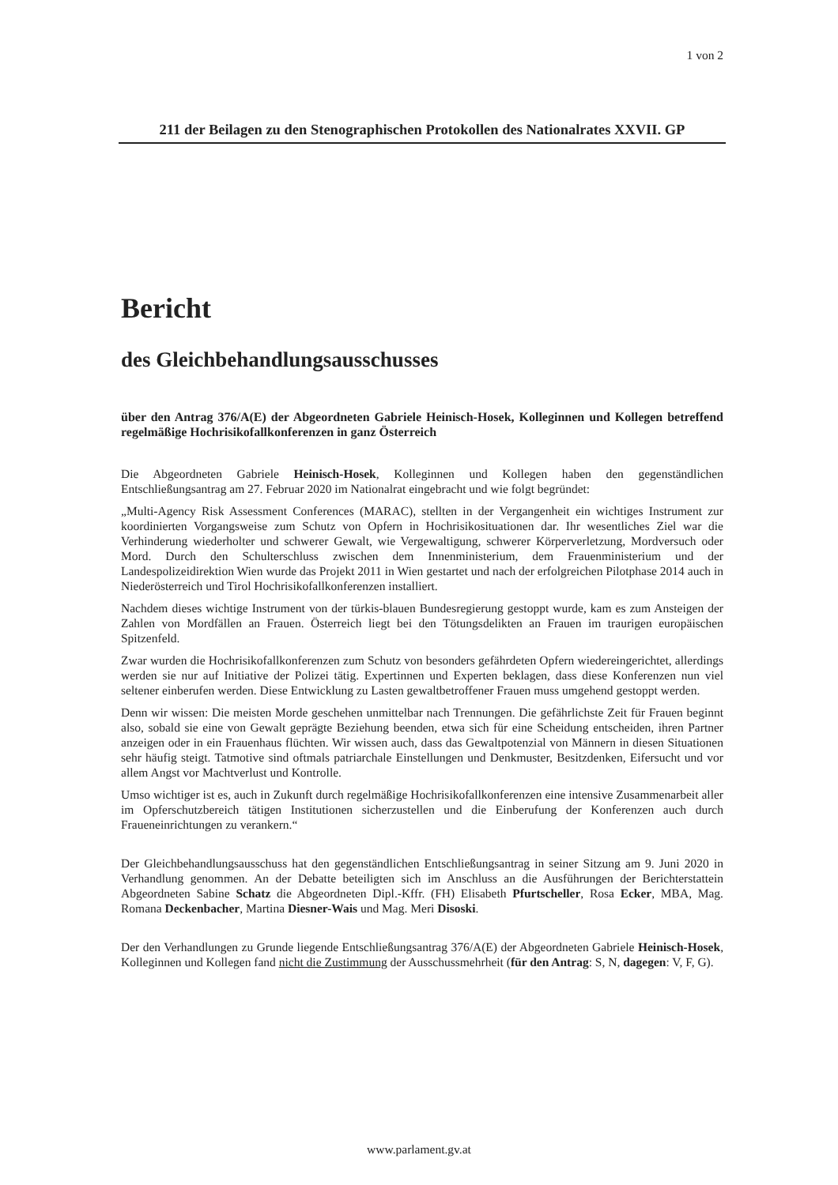1 von 2
211 der Beilagen zu den Stenographischen Protokollen des Nationalrates XXVII. GP
Bericht
des Gleichbehandlungsausschusses
über den Antrag 376/A(E) der Abgeordneten Gabriele Heinisch-Hosek, Kolleginnen und Kollegen betreffend regelmäßige Hochrisikofallkonferenzen in ganz Österreich
Die Abgeordneten Gabriele Heinisch-Hosek, Kolleginnen und Kollegen haben den gegenständlichen Entschließungsantrag am 27. Februar 2020 im Nationalrat eingebracht und wie folgt begründet:
„Multi-Agency Risk Assessment Conferences (MARAC), stellten in der Vergangenheit ein wichtiges Instrument zur koordinierten Vorgangsweise zum Schutz von Opfern in Hochrisikosituationen dar. Ihr wesentliches Ziel war die Verhinderung wiederholter und schwerer Gewalt, wie Vergewaltigung, schwerer Körperverletzung, Mordversuch oder Mord. Durch den Schulterschluss zwischen dem Innenministerium, dem Frauenministerium und der Landespolizeidirektion Wien wurde das Projekt 2011 in Wien gestartet und nach der erfolgreichen Pilotphase 2014 auch in Niederösterreich und Tirol Hochrisikofallkonferenzen installiert.
Nachdem dieses wichtige Instrument von der türkis-blauen Bundesregierung gestoppt wurde, kam es zum Ansteigen der Zahlen von Mordfällen an Frauen. Österreich liegt bei den Tötungsdelikten an Frauen im traurigen europäischen Spitzenfeld.
Zwar wurden die Hochrisikofallkonferenzen zum Schutz von besonders gefährdeten Opfern wiedereingerichtet, allerdings werden sie nur auf Initiative der Polizei tätig. Expertinnen und Experten beklagen, dass diese Konferenzen nun viel seltener einberufen werden. Diese Entwicklung zu Lasten gewaltbetroffener Frauen muss umgehend gestoppt werden.
Denn wir wissen: Die meisten Morde geschehen unmittelbar nach Trennungen. Die gefährlichste Zeit für Frauen beginnt also, sobald sie eine von Gewalt geprägte Beziehung beenden, etwa sich für eine Scheidung entscheiden, ihren Partner anzeigen oder in ein Frauenhaus flüchten. Wir wissen auch, dass das Gewaltpotenzial von Männern in diesen Situationen sehr häufig steigt. Tatmotive sind oftmals patriarchale Einstellungen und Denkmuster, Besitzdenken, Eifersucht und vor allem Angst vor Machtverlust und Kontrolle.
Umso wichtiger ist es, auch in Zukunft durch regelmäßige Hochrisikofallkonferenzen eine intensive Zusammenarbeit aller im Opferschutzbereich tätigen Institutionen sicherzustellen und die Einberufung der Konferenzen auch durch Fraueneinrichtungen zu verankern.“
Der Gleichbehandlungsausschuss hat den gegenständlichen Entschließungsantrag in seiner Sitzung am 9. Juni 2020 in Verhandlung genommen. An der Debatte beteiligten sich im Anschluss an die Ausführungen der Berichterstattein Abgeordneten Sabine Schatz die Abgeordneten Dipl.-Kffr. (FH) Elisabeth Pfurtscheller, Rosa Ecker, MBA, Mag. Romana Deckenbacher, Martina Diesner-Wais und Mag. Meri Disoski.
Der den Verhandlungen zu Grunde liegende Entschließungsantrag 376/A(E) der Abgeordneten Gabriele Heinisch-Hosek, Kolleginnen und Kollegen fand nicht die Zustimmung der Ausschussmehrheit (für den Antrag: S, N, dagegen: V, F, G).
www.parlament.gv.at